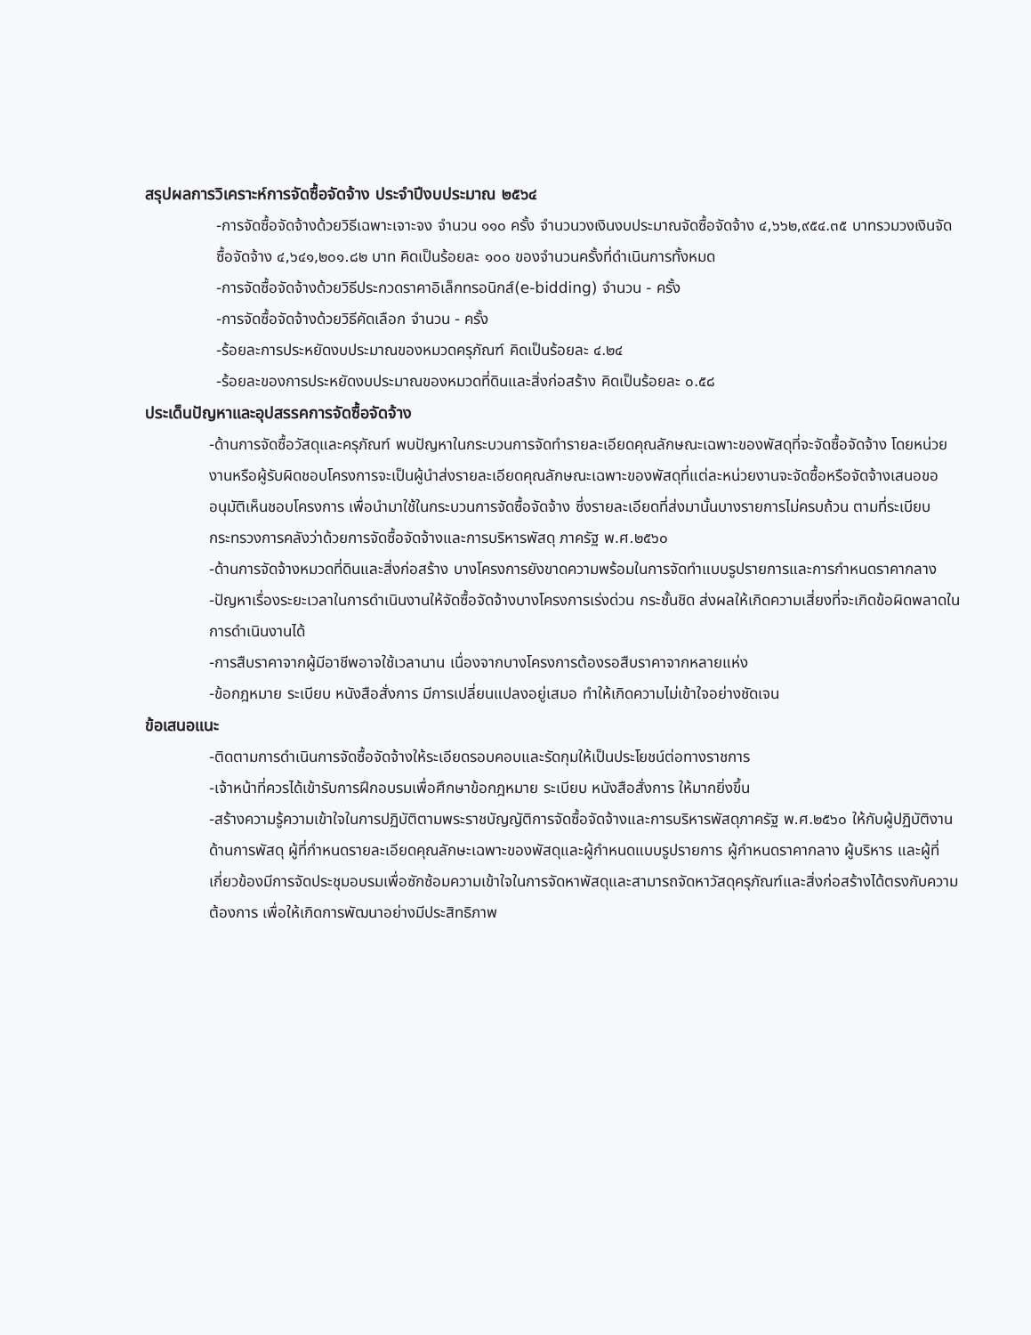สรุปผลการวิเคราะห์การจัดซื้อจัดจ้าง ประจำปีงบประมาณ ๒๕๖๔
-การจัดซื้อจัดจ้างด้วยวิธีเฉพาะเจาะจง จำนวน ๑๑๐ ครั้ง จำนวนวงเงินงบประมาณจัดซื้อจัดจ้าง ๔,๖๖๒,๙๕๔.๓๕ บาทรวมวงเงินจัดซื้อจัดจ้าง ๔,๖๔๑,๒๐๑.๘๒ บาท คิดเป็นร้อยละ ๑๐๐ ของจำนวนครั้งที่ดำเนินการทั้งหมด
-การจัดซื้อจัดจ้างด้วยวิธีประกวดราคาอิเล็กทรอนิกส์(e-bidding) จำนวน - ครั้ง
-การจัดซื้อจัดจ้างด้วยวิธีคัดเลือก จำนวน - ครั้ง
-ร้อยละการประหยัดงบประมาณของหมวดครุภัณฑ์ คิดเป็นร้อยละ ๔.๒๔
-ร้อยละของการประหยัดงบประมาณของหมวดที่ดินและสิ่งก่อสร้าง คิดเป็นร้อยละ ๐.๕๘
ประเด็นปัญหาและอุปสรรคการจัดซื้อจัดจ้าง
-ด้านการจัดซื้อวัสดุและครุภัณฑ์ พบปัญหาในกระบวนการจัดทำรายละเอียดคุณลักษณะเฉพาะของพัสดุที่จะจัดซื้อจัดจ้าง โดยหน่วยงานหรือผู้รับผิดชอบโครงการจะเป็นผู้นำส่งรายละเอียดคุณลักษณะเฉพาะของพัสดุที่แต่ละหน่วยงานจะจัดซื้อหรือจัดจ้างเสนอขออนุมัติเห็นชอบโครงการ เพื่อนำมาใช้ในกระบวนการจัดซื้อจัดจ้าง ซึ่งรายละเอียดที่ส่งมานั้นบางรายการไม่ครบถ้วน ตามที่ระเบียบกระทรวงการคลังว่าด้วยการจัดซื้อจัดจ้างและการบริหารพัสดุ ภาครัฐ พ.ศ.๒๕๖๐
-ด้านการจัดจ้างหมวดที่ดินและสิ่งก่อสร้าง บางโครงการยังขาดความพร้อมในการจัดทำแบบรูปรายการและการกำหนดราคากลาง
-ปัญหาเรื่องระยะเวลาในการดำเนินงานให้จัดซื้อจัดจ้างบางโครงการเร่งด่วน กระชั้นชิด ส่งผลให้เกิดความเสี่ยงที่จะเกิดข้อผิดพลาดในการดำเนินงานได้
-การสืบราคาจากผู้มีอาชีพอาจใช้เวลานาน เนื่องจากบางโครงการต้องรอสืบราคาจากหลายแห่ง
-ข้อกฎหมาย ระเบียบ หนังสือสั่งการ มีการเปลี่ยนแปลงอยู่เสมอ ทำให้เกิดความไม่เข้าใจอย่างชัดเจน
ข้อเสนอแนะ
-ติดตามการดำเนินการจัดซื้อจัดจ้างให้ระเอียดรอบคอบและรัดกุมให้เป็นประโยชน์ต่อทางราชการ
-เจ้าหน้าที่ควรได้เข้ารับการฝึกอบรมเพื่อศึกษาข้อกฎหมาย ระเบียบ หนังสือสั่งการ ให้มากยิ่งขึ้น
-สร้างความรู้ความเข้าใจในการปฏิบัติตามพระราชบัญญัติการจัดซื้อจัดจ้างและการบริหารพัสดุภาครัฐ พ.ศ.๒๕๖๐ ให้กับผู้ปฏิบัติงานด้านการพัสดุ ผู้ที่กำหนดรายละเอียดคุณลักษะเฉพาะของพัสดุและผู้กำหนดแบบรูปรายการ ผู้กำหนดราคากลาง ผู้บริหาร และผู้ที่เกี่ยวข้องมีการจัดประชุมอบรมเพื่อซักซ้อมความเข้าใจในการจัดหาพัสดุและสามารถจัดหาวัสดุครุภัณฑ์และสิ่งก่อสร้างได้ตรงกับความต้องการ เพื่อให้เกิดการพัฒนาอย่างมีประสิทธิภาพ